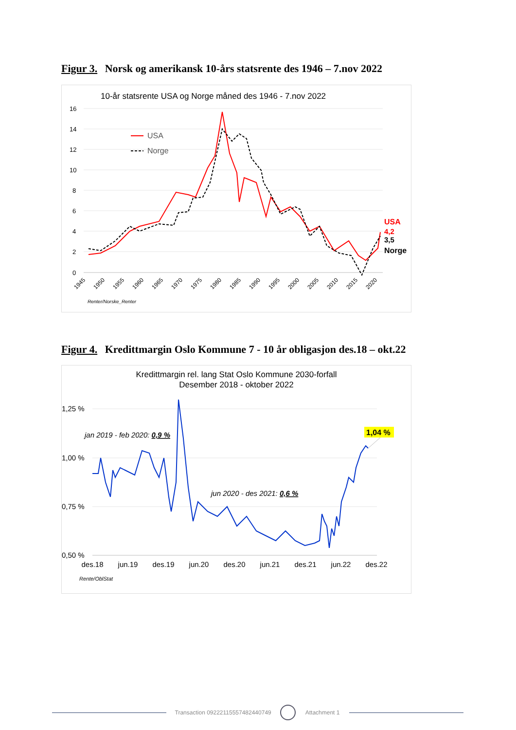Figur 3. Norsk og amerikansk 10-års statsrente des 1946 – 7.nov 2022
10-år statsrente USA og Norge måned des 1946 - 7.nov 2022
16
14
12
10
8
6
4
2
0
USA
Norge
USA
4,2
3,5
Norge
1945
1950
1955
1960
1965
1970
1975
1980
1985
1990
1995
2000
2005
2010
2015
2020
Renter/Norske_Renter
Figur 4. Kredittmargin Oslo Kommune 7 - 10 år obligasjon des.18 – okt.22
Kredittmargin rel. lang Stat Oslo Kommune 2030-forfall
Desember 2018 - oktober 2022
1,25 %
1,00 %
0,75 %
0,50 %
jan 2019 - feb 2020: 0,9 %
jun 2020 - des 2021: 0,6 %
1,04 %
des.18
jun.19
des.19
jun.20
des.20
jun.21
des.21
jun.22
des.22
Rente/OblStat
Transaction 09222115557482440749 Attachment 1